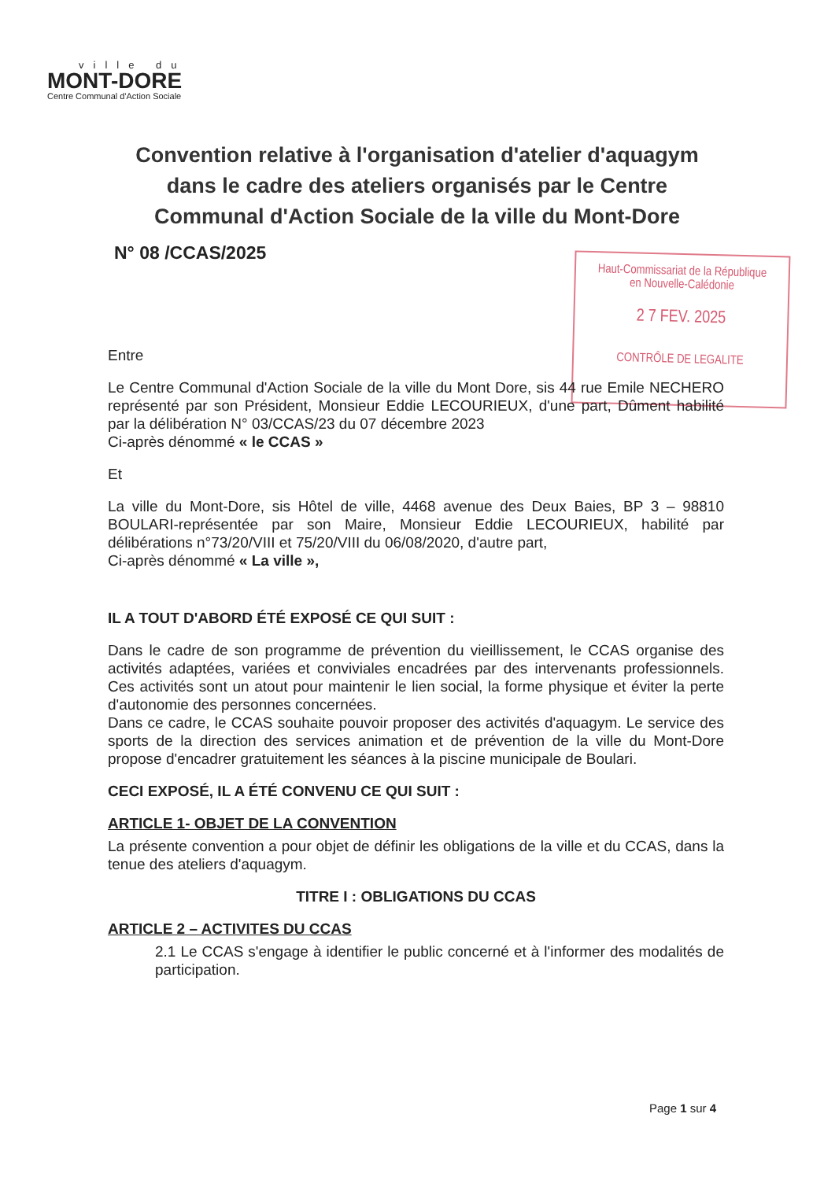ville du
MONT-DORE
Centre Communal d'Action Sociale
Convention relative à l'organisation d'atelier d'aquagym dans le cadre des ateliers organisés par le Centre Communal d'Action Sociale de la ville du Mont-Dore
N° 08 /CCAS/2025
Haut-Commissariat de la République
en Nouvelle-Calédonie
2 7 FEV. 2025
CONTRÔLE DE LEGALITE
Entre
Le Centre Communal d'Action Sociale de la ville du Mont Dore, sis 44 rue Emile NECHERO représenté par son Président, Monsieur Eddie LECOURIEUX, d'une part, Dûment habilité par la délibération N° 03/CCAS/23 du 07 décembre 2023
Ci-après dénommé « le CCAS »
Et
La ville du Mont-Dore, sis Hôtel de ville, 4468 avenue des Deux Baies, BP 3 – 98810 BOULARI-représentée par son Maire, Monsieur Eddie LECOURIEUX, habilité par délibérations n°73/20/VIII et 75/20/VIII du 06/08/2020, d'autre part,
Ci-après dénommé « La ville »,
IL A TOUT D'ABORD ÉTÉ EXPOSÉ CE QUI SUIT :
Dans le cadre de son programme de prévention du vieillissement, le CCAS organise des activités adaptées, variées et conviviales encadrées par des intervenants professionnels. Ces activités sont un atout pour maintenir le lien social, la forme physique et éviter la perte d'autonomie des personnes concernées.
Dans ce cadre, le CCAS souhaite pouvoir proposer des activités d'aquagym. Le service des sports de la direction des services animation et de prévention de la ville du Mont-Dore propose d'encadrer gratuitement les séances à la piscine municipale de Boulari.
CECI EXPOSÉ, IL A ÉTÉ CONVENU CE QUI SUIT :
ARTICLE 1- OBJET DE LA CONVENTION
La présente convention a pour objet de définir les obligations de la ville et du CCAS, dans la tenue des ateliers d'aquagym.
TITRE I : OBLIGATIONS DU CCAS
ARTICLE 2 – ACTIVITES DU CCAS
2.1 Le CCAS s'engage à identifier le public concerné et à l'informer des modalités de participation.
Page 1 sur 4